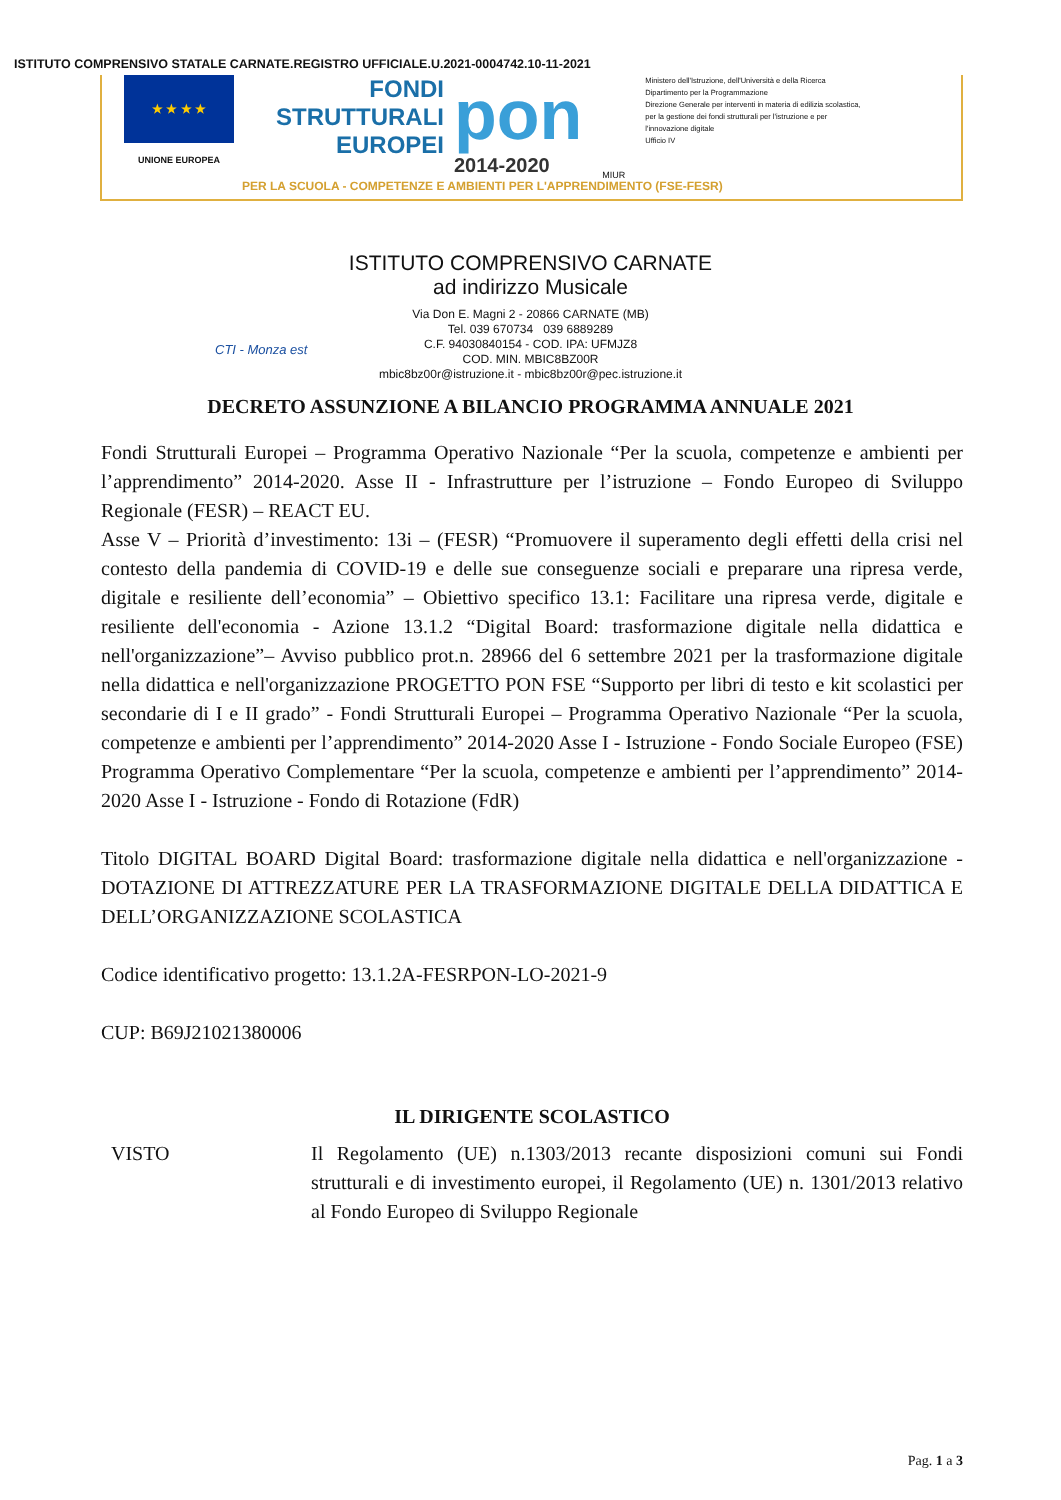ISTITUTO COMPRENSIVO STATALE CARNATE.REGISTRO UFFICIALE.U.2021-0004742.10-11-2021
★ ★ ★ ★
UNIONE EUROPEA
FONDI STRUTTURALI EUROPEI
pon
2014-2020
MIUR
Ministero dell'Istruzione, dell'Università e della Ricerca
Dipartimento per la Programmazione
Direzione Generale per interventi in materia di edilizia scolastica, per la gestione dei fondi strutturali per l'istruzione e per l'innovazione digitale
Ufficio IV
PER LA SCUOLA - COMPETENZE E AMBIENTI PER L'APPRENDIMENTO (FSE-FESR)
ISTITUTO COMPRENSIVO CARNATE
ad indirizzo Musicale
Via Don E. Magni 2 - 20866 CARNATE (MB)
Tel. 039 670734 039 6889289
C.F. 94030840154 - COD. IPA: UFMJZ8
COD. MIN. MBIC8BZ00R
mbic8bz00r@istruzione.it - mbic8bz00r@pec.istruzione.it
CTI - Monza est
DECRETO ASSUNZIONE A BILANCIO PROGRAMMA ANNUALE 2021
Fondi Strutturali Europei – Programma Operativo Nazionale “Per la scuola, competenze e ambienti per l’apprendimento” 2014-2020. Asse II - Infrastrutture per l’istruzione – Fondo Europeo di Sviluppo Regionale (FESR) – REACT EU.
Asse V – Priorità d’investimento: 13i – (FESR) “Promuovere il superamento degli effetti della crisi nel contesto della pandemia di COVID-19 e delle sue conseguenze sociali e preparare una ripresa verde, digitale e resiliente dell’economia” – Obiettivo specifico 13.1: Facilitare una ripresa verde, digitale e resiliente dell'economia - Azione 13.1.2 “Digital Board: trasformazione digitale nella didattica e nell'organizzazione”– Avviso pubblico prot.n. 28966 del 6 settembre 2021 per la trasformazione digitale nella didattica e nell'organizzazione PROGETTO PON FSE “Supporto per libri di testo e kit scolastici per secondarie di I e II grado” - Fondi Strutturali Europei – Programma Operativo Nazionale “Per la scuola, competenze e ambienti per l’apprendimento” 2014-2020 Asse I - Istruzione - Fondo Sociale Europeo (FSE) Programma Operativo Complementare “Per la scuola, competenze e ambienti per l’apprendimento” 2014-2020 Asse I - Istruzione - Fondo di Rotazione (FdR)
Titolo DIGITAL BOARD Digital Board: trasformazione digitale nella didattica e nell'organizzazione - DOTAZIONE DI ATTREZZATURE PER LA TRASFORMAZIONE DIGITALE DELLA DIDATTICA E DELL’ORGANIZZAZIONE SCOLASTICA
Codice identificativo progetto: 13.1.2A-FESRPON-LO-2021-9
CUP: B69J21021380006
IL DIRIGENTE SCOLASTICO
VISTO Il Regolamento (UE) n.1303/2013 recante disposizioni comuni sui Fondi strutturali e di investimento europei, il Regolamento (UE) n. 1301/2013 relativo al Fondo Europeo di Sviluppo Regionale
Pag. 1 a 3